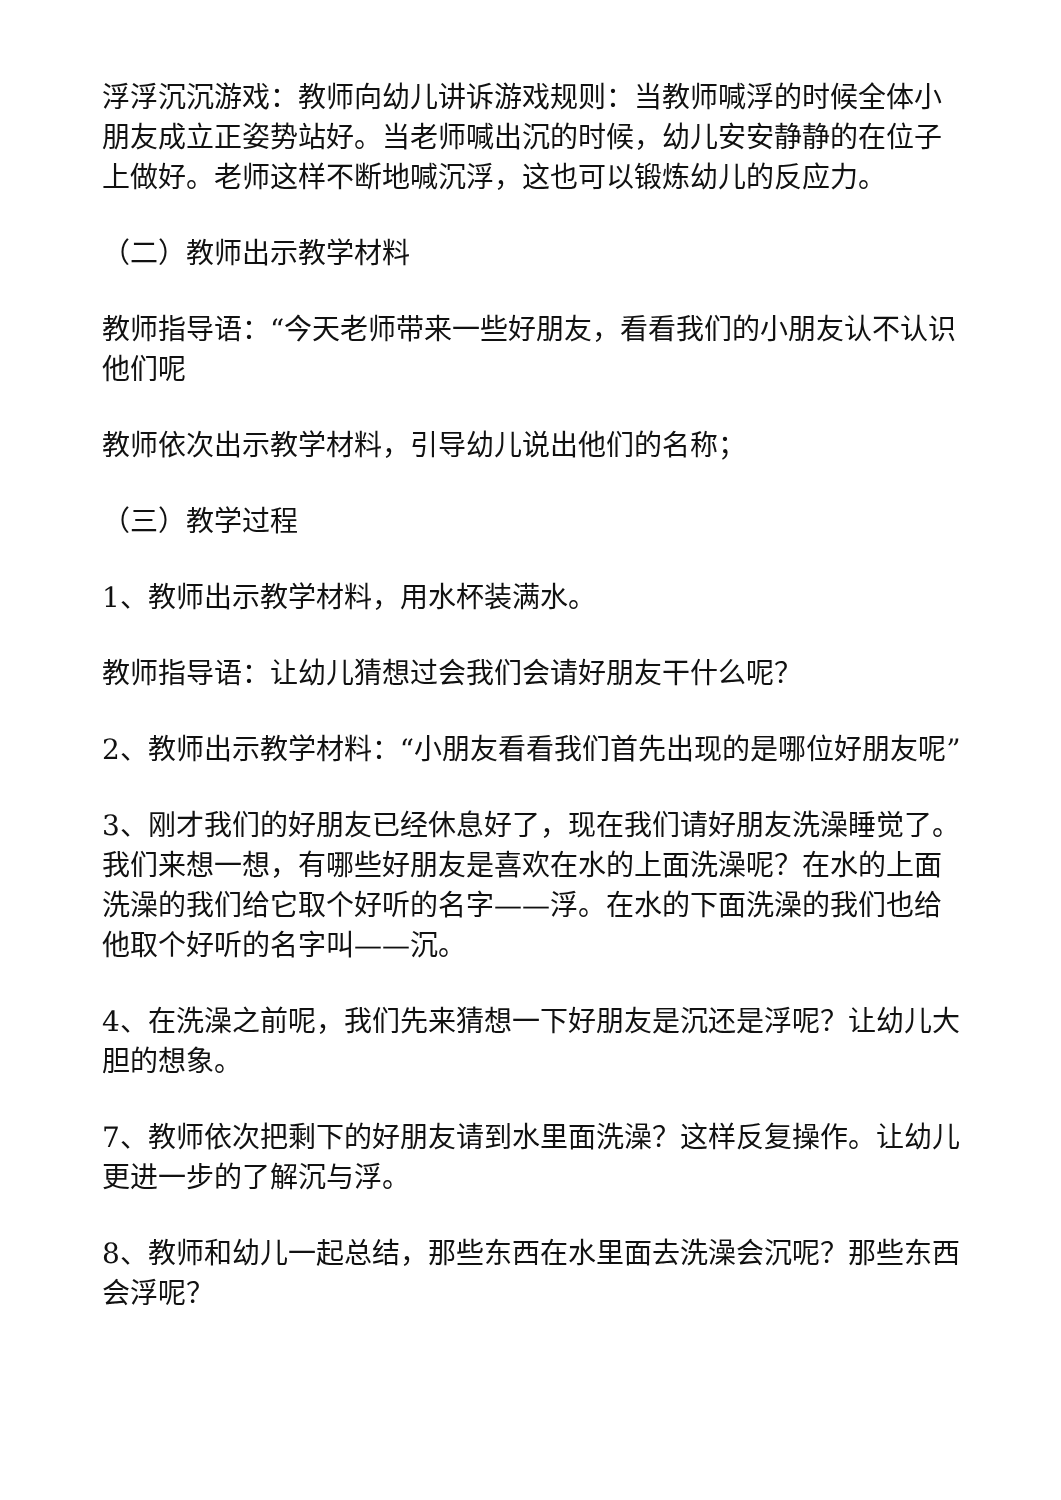浮浮沉沉游戏：教师向幼儿讲诉游戏规则：当教师喊浮的时候全体小朋友成立正姿势站好。当老师喊出沉的时候，幼儿安安静静的在位子上做好。老师这样不断地喊沉浮，这也可以锻炼幼儿的反应力。
（二）教师出示教学材料
教师指导语：“今天老师带来一些好朋友，看看我们的小朋友认不认识他们呢
教师依次出示教学材料，引导幼儿说出他们的名称；
（三）教学过程
1、教师出示教学材料，用水杯装满水。
教师指导语：让幼儿猜想过会我们会请好朋友干什么呢？
2、教师出示教学材料：“小朋友看看我们首先出现的是哪位好朋友呢”
3、刚才我们的好朋友已经休息好了，现在我们请好朋友洗澡睡觉了。我们来想一想，有哪些好朋友是喜欢在水的上面洗澡呢？在水的上面洗澡的我们给它取个好听的名字——浮。在水的下面洗澡的我们也给他取个好听的名字叫——沉。
4、在洗澡之前呢，我们先来猜想一下好朋友是沉还是浮呢？让幼儿大胆的想象。
7、教师依次把剩下的好朋友请到水里面洗澡？这样反复操作。让幼儿更进一步的了解沉与浮。
8、教师和幼儿一起总结，那些东西在水里面去洗澡会沉呢？那些东西会浮呢？